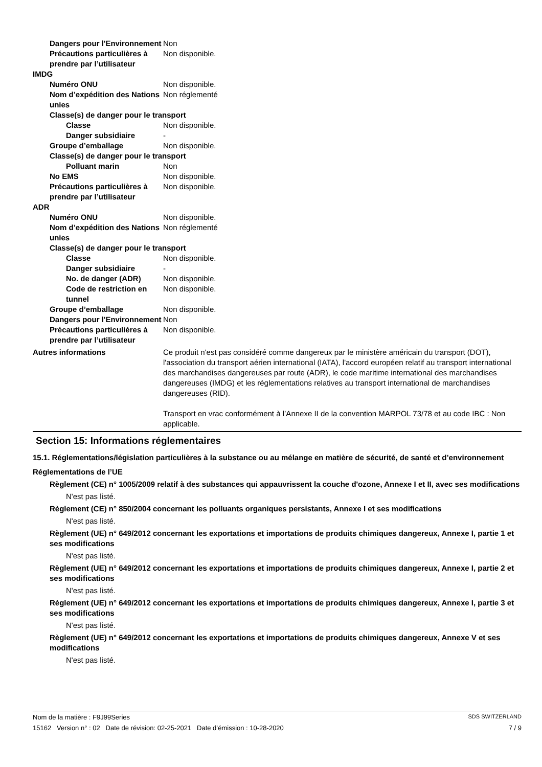Dangers pour l'Environnement
Non
Précautions particulières à prendre par l’utilisateur
Non disponible.
IMDG
Numéro ONU Non disponible.
Nom d’expédition des Nations unies
Non réglementé
Classe(s) de danger pour le transport
Classe Non disponible.
Danger subsidiaire -
Groupe d’emballage Non disponible.
Classe(s) de danger pour le transport
Polluant marin Non
No EMS Non disponible.
Précautions particulières à prendre par l’utilisateur
Non disponible.
ADR
Numéro ONU Non disponible.
Nom d’expédition des Nations unies
Non réglementé
Classe(s) de danger pour le transport
Classe Non disponible.
Danger subsidiaire -
No. de danger (ADR) Non disponible.
Code de restriction en tunnel
Non disponible.
Groupe d’emballage Non disponible.
Dangers pour l'Environnement
Non
Précautions particulières à prendre par l’utilisateur
Non disponible.
Autres informations Ce produit n'est pas considéré comme dangereux par le ministère américain du transport (DOT), l'association du transport aérien international (IATA), l'accord européen relatif au transport international des marchandises dangereuses par route (ADR), le code maritime international des marchandises dangereuses (IMDG) et les réglementations relatives au transport international de marchandises dangereuses (RID).
Transport en vrac conformément à l’Annexe II de la convention MARPOL 73/78 et au code IBC : Non applicable.
Section 15: Informations réglementaires
15.1. Réglementations/législation particulières à la substance ou au mélange en matière de sécurité, de santé et d’environnement
Réglementations de l’UE
Règlement (CE) n° 1005/2009 relatif à des substances qui appauvrissent la couche d'ozone, Annexe I et II, avec ses modifications
N'est pas listé.
Règlement (CE) n° 850/2004 concernant les polluants organiques persistants, Annexe I et ses modifications
N'est pas listé.
Règlement (UE) n° 649/2012 concernant les exportations et importations de produits chimiques dangereux, Annexe I, partie 1 et ses modifications
N'est pas listé.
Règlement (UE) n° 649/2012 concernant les exportations et importations de produits chimiques dangereux, Annexe I, partie 2 et ses modifications
N'est pas listé.
Règlement (UE) n° 649/2012 concernant les exportations et importations de produits chimiques dangereux, Annexe I, partie 3 et ses modifications
N'est pas listé.
Règlement (UE) n° 649/2012 concernant les exportations et importations de produits chimiques dangereux, Annexe V et ses modifications
N'est pas listé.
Nom de la matière : F9J99Series SDS SWITZERLAND
15162 Version n° : 02 Date de révision: 02-25-2021 Date d’émission : 10-28-2020 7 / 9